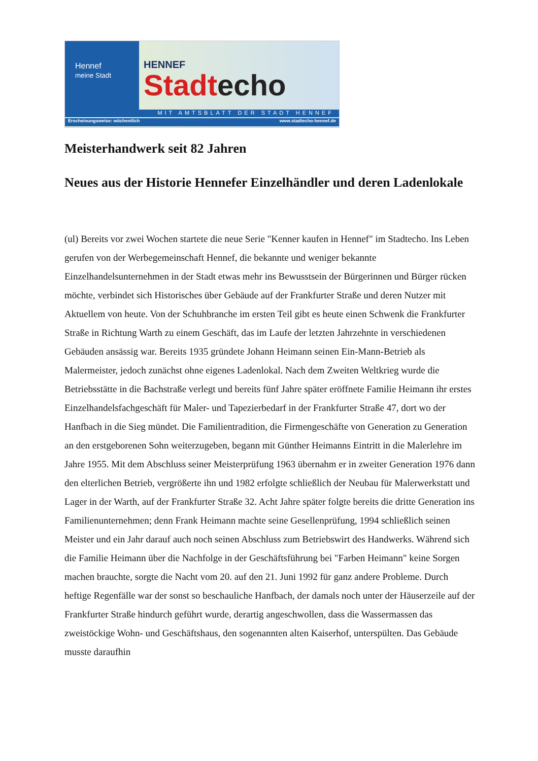Hennef
meine Stadt
HENNEF
Stadtecho
MIT AMTSBLATT DER STADT HENNEF
Erscheinungsweise: wöchentlich www.stadtecho-hennef.de
Meisterhandwerk seit 82 Jahren
Neues aus der Historie Hennefer Einzelhändler und deren Ladenlokale
(ul) Bereits vor zwei Wochen startete die neue Serie "Kenner kaufen in Hennef" im Stadtecho. Ins Leben gerufen von der Werbegemeinschaft Hennef, die bekannte und weniger bekannte Einzelhandelsunternehmen in der Stadt etwas mehr ins Bewusstsein der Bürgerinnen und Bürger rücken möchte, verbindet sich Historisches über Gebäude auf der Frankfurter Straße und deren Nutzer mit Aktuellem von heute. Von der Schuhbranche im ersten Teil gibt es heute einen Schwenk die Frankfurter Straße in Richtung Warth zu einem Geschäft, das im Laufe der letzten Jahrzehnte in verschiedenen Gebäuden ansässig war. Bereits 1935 gründete Johann Heimann seinen Ein-Mann-Betrieb als Malermeister, jedoch zunächst ohne eigenes Ladenlokal. Nach dem Zweiten Weltkrieg wurde die Betriebsstätte in die Bachstraße verlegt und bereits fünf Jahre später eröffnete Familie Heimann ihr erstes Einzelhandelsfachgeschäft für Maler- und Tapezierbedarf in der Frankfurter Straße 47, dort wo der Hanfbach in die Sieg mündet. Die Familientradition, die Firmengeschäfte von Generation zu Generation an den erstgeborenen Sohn weiterzugeben, begann mit Günther Heimanns Eintritt in die Malerlehre im Jahre 1955. Mit dem Abschluss seiner Meisterprüfung 1963 übernahm er in zweiter Generation 1976 dann den elterlichen Betrieb, vergrößerte ihn und 1982 erfolgte schließlich der Neubau für Malerwerkstatt und Lager in der Warth, auf der Frankfurter Straße 32. Acht Jahre später folgte bereits die dritte Generation ins Familienunternehmen; denn Frank Heimann machte seine Gesellenprüfung, 1994 schließlich seinen Meister und ein Jahr darauf auch noch seinen Abschluss zum Betriebswirt des Handwerks. Während sich die Familie Heimann über die Nachfolge in der Geschäftsführung bei "Farben Heimann" keine Sorgen machen brauchte, sorgte die Nacht vom 20. auf den 21. Juni 1992 für ganz andere Probleme. Durch heftige Regenfälle war der sonst so beschauliche Hanfbach, der damals noch unter der Häuserzeile auf der Frankfurter Straße hindurch geführt wurde, derartig angeschwollen, dass die Wassermassen das zweistöckige Wohn- und Geschäftshaus, den sogenannten alten Kaiserhof, unterspülten. Das Gebäude musste daraufhin